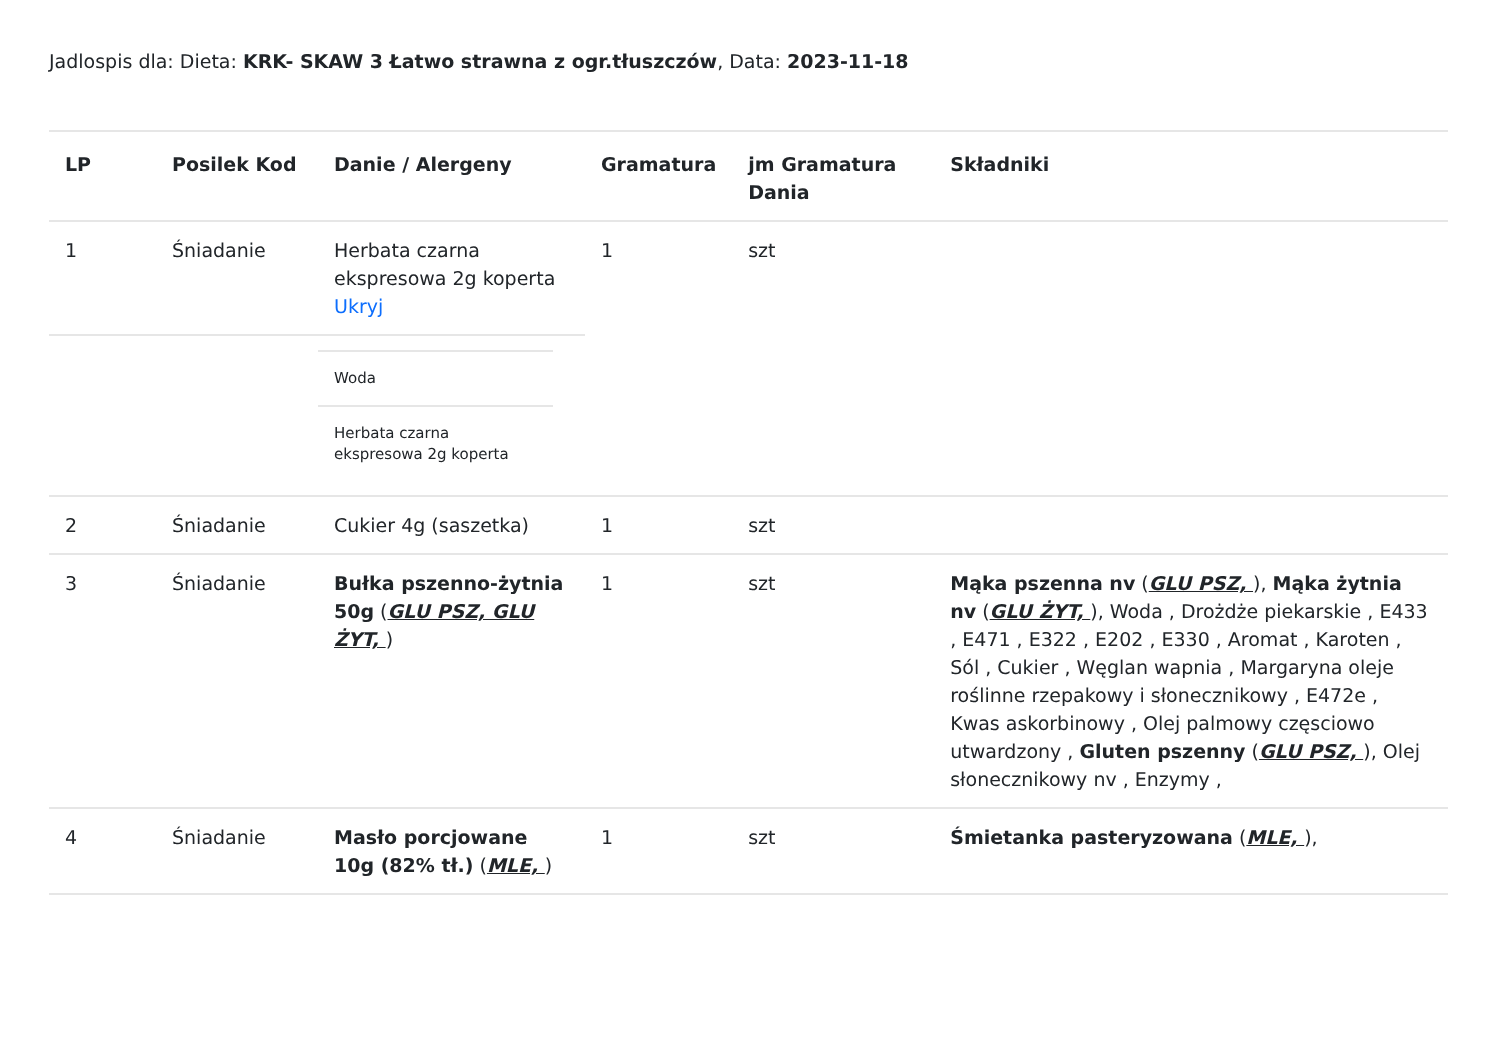Jadlospis dla: Dieta: KRK- SKAW 3 Łatwo strawna z ogr.tłuszczów, Data: 2023-11-18
| LP | Posilek Kod | Danie / Alergeny | Gramatura | jm Gramatura Dania | Składniki |
| --- | --- | --- | --- | --- | --- |
| 1 | Śniadanie | Herbata czarna ekspresowa 2g koperta Ukryj | 1 | szt | |
| | | Woda Herbata czarna ekspresowa 2g koperta | | | |
| 2 | Śniadanie | Cukier 4g (saszetka) | 1 | szt | |
| 3 | Śniadanie | Bułka pszenno-żytnia 50g ( GLU PSZ, GLU ŻYT, ) | 1 | szt | Mąka pszenna nv ( GLU PSZ, ), Mąka żytnia nv ( GLU ŻYT, ), Woda , Drożdże piekarskie , E433 , E471 , E322 , E202 , E330 , Aromat , Karoten , Sól , Cukier , Węglan wapnia , Margaryna oleje roślinne rzepakowy i słonecznikowy , E472e , Kwas askorbinowy , Olej palmowy częsciowo utwardzony , Gluten pszenny ( GLU PSZ, ), Olej słonecznikowy nv , Enzymy , |
| 4 | Śniadanie | Masło porcjowane 10g (82% tł.) ( MLE, ) | 1 | szt | Śmietanka pasteryzowana ( MLE, ), |